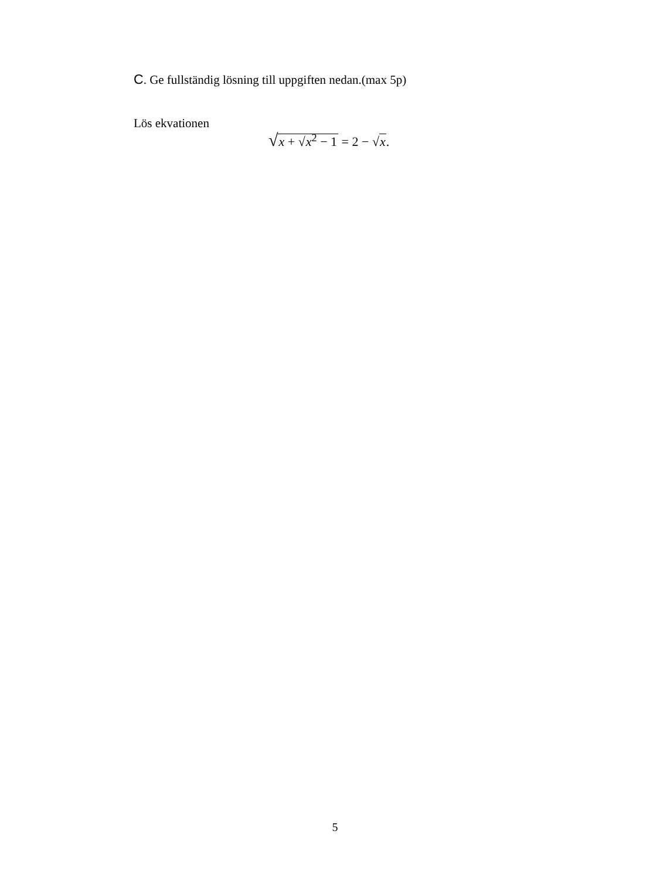C. Ge fullständig lösning till uppgiften nedan.(max 5p)
Lös ekvationen
√x + √x<sup>2</sup> − 1 = 2 − √x.
5